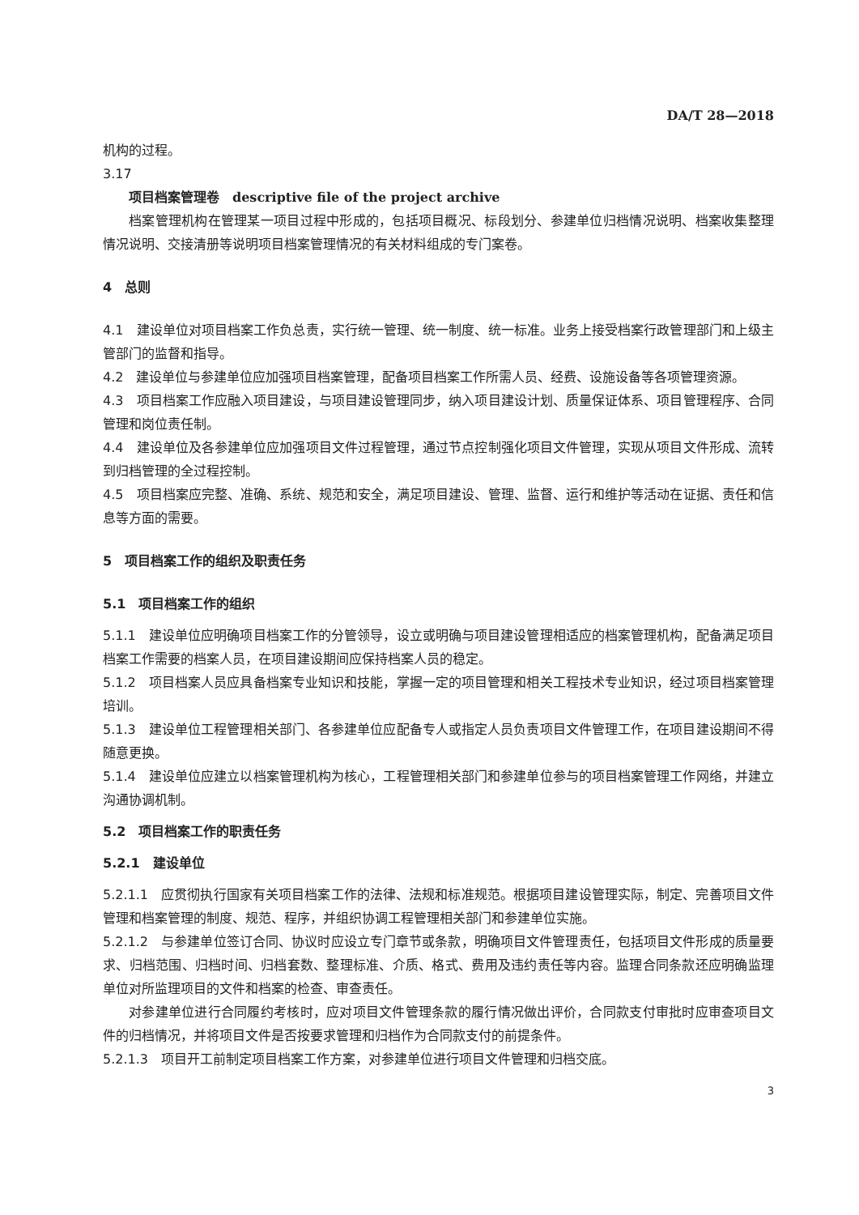DA/T 28—2018
机构的过程。
3.17
项目档案管理卷　descriptive file of the project archive
档案管理机构在管理某一项目过程中形成的，包括项目概况、标段划分、参建单位归档情况说明、档案收集整理情况说明、交接清册等说明项目档案管理情况的有关材料组成的专门案卷。
4　总则
4.1　建设单位对项目档案工作负总责，实行统一管理、统一制度、统一标准。业务上接受档案行政管理部门和上级主管部门的监督和指导。
4.2　建设单位与参建单位应加强项目档案管理，配备项目档案工作所需人员、经费、设施设备等各项管理资源。
4.3　项目档案工作应融入项目建设，与项目建设管理同步，纳入项目建设计划、质量保证体系、项目管理程序、合同管理和岗位责任制。
4.4　建设单位及各参建单位应加强项目文件过程管理，通过节点控制强化项目文件管理，实现从项目文件形成、流转到归档管理的全过程控制。
4.5　项目档案应完整、准确、系统、规范和安全，满足项目建设、管理、监督、运行和维护等活动在证据、责任和信息等方面的需要。
5　项目档案工作的组织及职责任务
5.1　项目档案工作的组织
5.1.1　建设单位应明确项目档案工作的分管领导，设立或明确与项目建设管理相适应的档案管理机构，配备满足项目档案工作需要的档案人员，在项目建设期间应保持档案人员的稳定。
5.1.2　项目档案人员应具备档案专业知识和技能，掌握一定的项目管理和相关工程技术专业知识，经过项目档案管理培训。
5.1.3　建设单位工程管理相关部门、各参建单位应配备专人或指定人员负责项目文件管理工作，在项目建设期间不得随意更换。
5.1.4　建设单位应建立以档案管理机构为核心，工程管理相关部门和参建单位参与的项目档案管理工作网络，并建立沟通协调机制。
5.2　项目档案工作的职责任务
5.2.1　建设单位
5.2.1.1　应贯彻执行国家有关项目档案工作的法律、法规和标准规范。根据项目建设管理实际，制定、完善项目文件管理和档案管理的制度、规范、程序，并组织协调工程管理相关部门和参建单位实施。
5.2.1.2　与参建单位签订合同、协议时应设立专门章节或条款，明确项目文件管理责任，包括项目文件形成的质量要求、归档范围、归档时间、归档套数、整理标准、介质、格式、费用及违约责任等内容。监理合同条款还应明确监理单位对所监理项目的文件和档案的检查、审查责任。
对参建单位进行合同履约考核时，应对项目文件管理条款的履行情况做出评价，合同款支付审批时应审查项目文件的归档情况，并将项目文件是否按要求管理和归档作为合同款支付的前提条件。
5.2.1.3　项目开工前制定项目档案工作方案，对参建单位进行项目文件管理和归档交底。
3